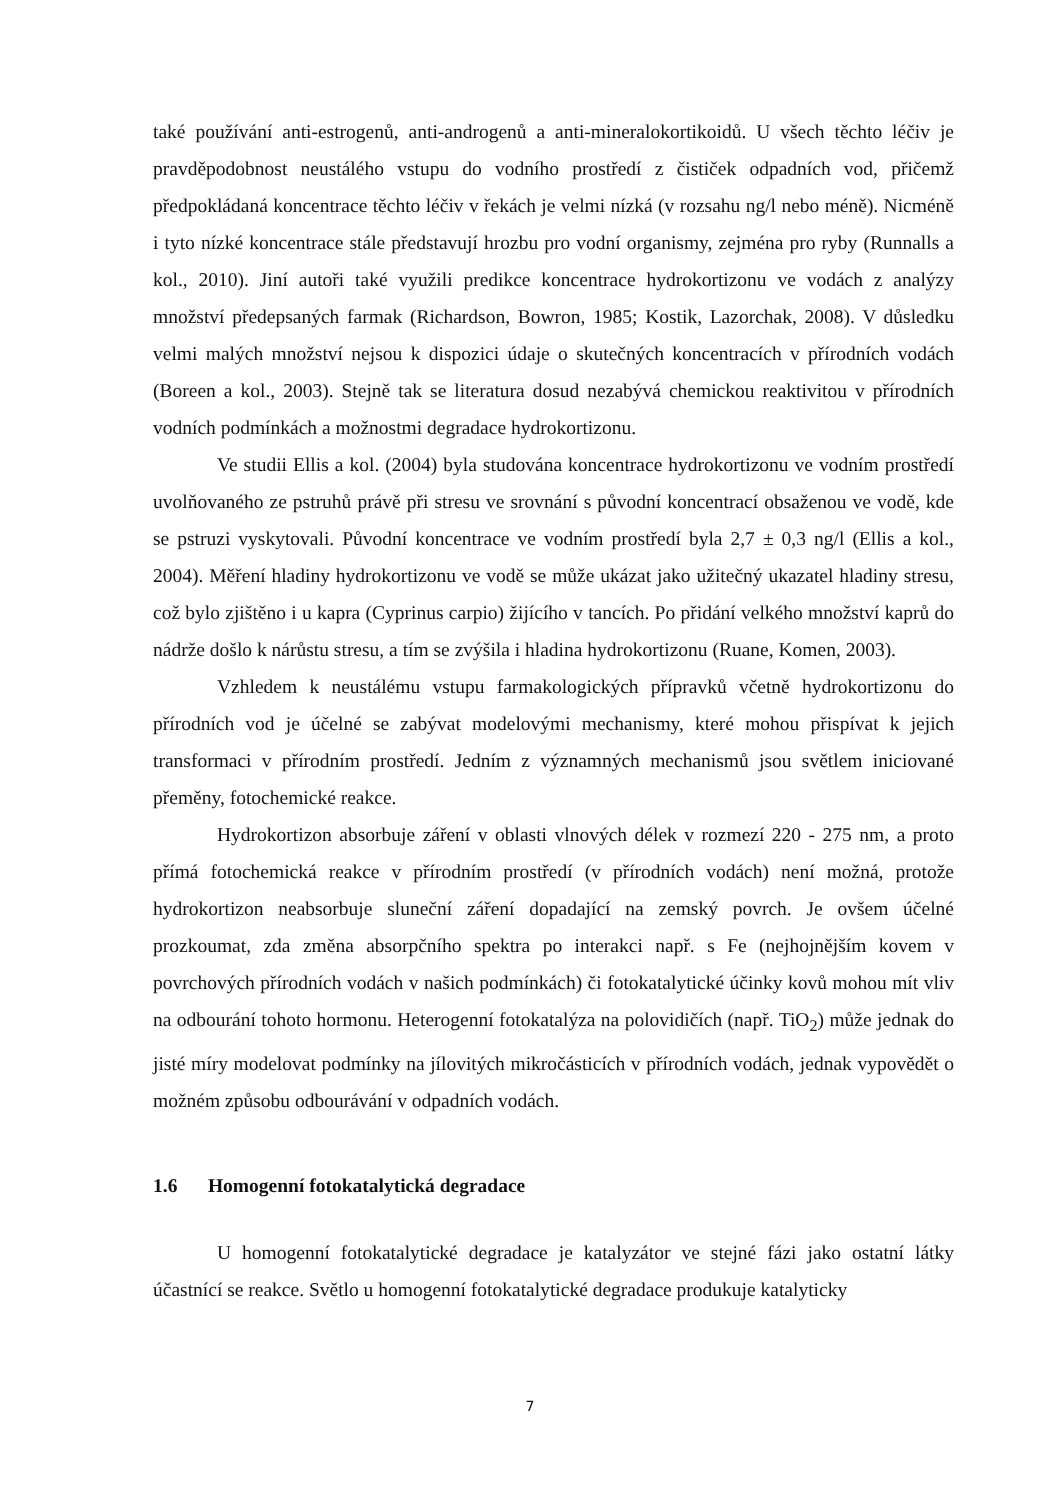také používání anti-estrogenů, anti-androgenů a anti-mineralokortikoidů. U všech těchto léčiv je pravděpodobnost neustálého vstupu do vodního prostředí z čističek odpadních vod, přičemž předpokládaná koncentrace těchto léčiv v řekách je velmi nízká (v rozsahu ng/l nebo méně). Nicméně i tyto nízké koncentrace stále představují hrozbu pro vodní organismy, zejména pro ryby (Runnalls a kol., 2010). Jiní autoři také využili predikce koncentrace hydrokortizonu ve vodách z analýzy množství předepsaných farmak (Richardson, Bowron, 1985; Kostik, Lazorchak, 2008). V důsledku velmi malých množství nejsou k dispozici údaje o skutečných koncentracích v přírodních vodách (Boreen a kol., 2003). Stejně tak se literatura dosud nezabývá chemickou reaktivitou v přírodních vodních podmínkách a možnostmi degradace hydrokortizonu.
Ve studii Ellis a kol. (2004) byla studována koncentrace hydrokortizonu ve vodním prostředí uvolňovaného ze pstruhů právě při stresu ve srovnání s původní koncentrací obsaženou ve vodě, kde se pstruzi vyskytovali. Původní koncentrace ve vodním prostředí byla 2,7 ± 0,3 ng/l (Ellis a kol., 2004). Měření hladiny hydrokortizonu ve vodě se může ukázat jako užitečný ukazatel hladiny stresu, což bylo zjištěno i u kapra (Cyprinus carpio) žijícího v tancích. Po přidání velkého množství kaprů do nádrže došlo k nárůstu stresu, a tím se zvýšila i hladina hydrokortizonu (Ruane, Komen, 2003).
Vzhledem k neustálému vstupu farmakologických přípravků včetně hydrokortizonu do přírodních vod je účelné se zabývat modelovými mechanismy, které mohou přispívat k jejich transformaci v přírodním prostředí. Jedním z významných mechanismů jsou světlem iniciované přeměny, fotochemické reakce.
Hydrokortizon absorbuje záření v oblasti vlnových délek v rozmezí 220 - 275 nm, a proto přímá fotochemická reakce v přírodním prostředí (v přírodních vodách) není možná, protože hydrokortizon neabsorbuje sluneční záření dopadající na zemský povrch. Je ovšem účelné prozkoumat, zda změna absorpčního spektra po interakci např. s Fe (nejhojnějším kovem v povrchových přírodních vodách v našich podmínkách) či fotokatalytické účinky kovů mohou mít vliv na odbourání tohoto hormonu. Heterogenní fotokatalýza na polovidičích (např. TiO<sub>2</sub>) může jednak do jisté míry modelovat podmínky na jílovitých mikročásticích v přírodních vodách, jednak vypovědět o možném způsobu odbourávání v odpadních vodách.
1.6 Homogenní fotokatalytická degradace
U homogenní fotokatalytické degradace je katalyzátor ve stejné fázi jako ostatní látky účastnící se reakce. Světlo u homogenní fotokatalytické degradace produkuje katalyticky
7